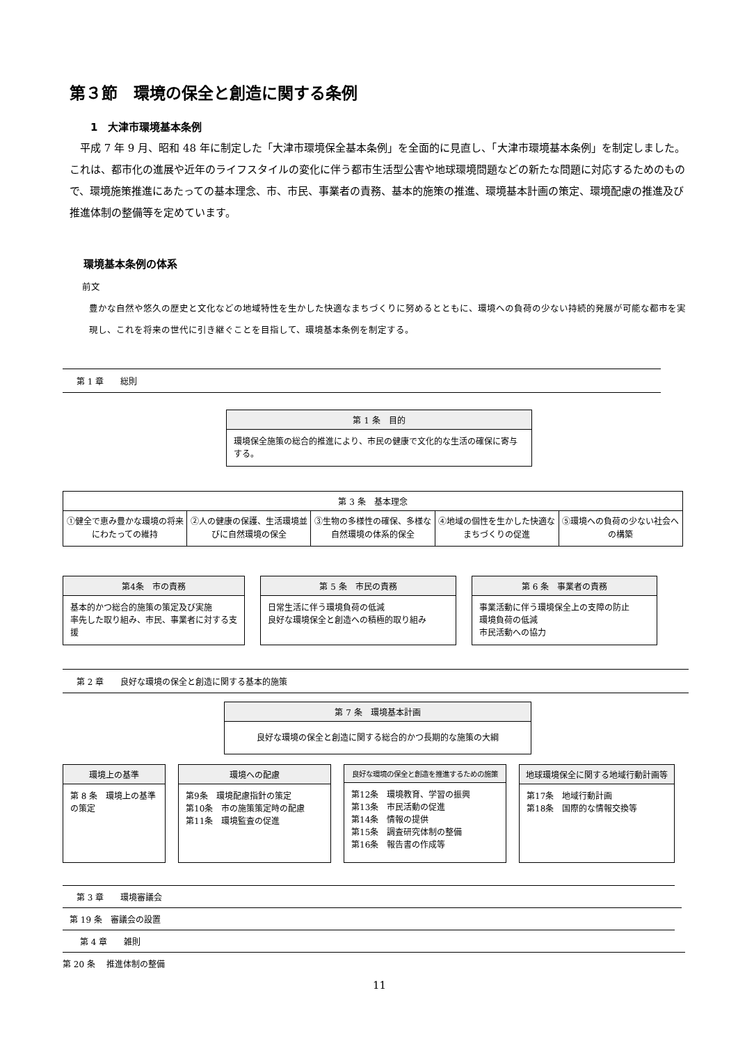第３節　環境の保全と創造に関する条例
1　大津市環境基本条例
平成 7 年 9 月、昭和 48 年に制定した「大津市環境保全基本条例」を全面的に見直し、「大津市環境基本条例」を制定しました。これは、都市化の進展や近年のライフスタイルの変化に伴う都市生活型公害や地球環境問題などの新たな問題に対応するためのもので、環境施策推進にあたっての基本理念、市、市民、事業者の責務、基本的施策の推進、環境基本計画の策定、環境配慮の推進及び推進体制の整備等を定めています。
環境基本条例の体系
前文
豊かな自然や悠久の歴史と文化などの地域特性を生かした快適なまちづくりに努めるとともに、環境への負荷の少ない持続的発展が可能な都市を実現し、これを将来の世代に引き継ぐことを目指して、環境基本条例を制定する。
第 1 章　　総則
第 1 条　目的
環境保全施策の総合的推進により、市民の健康で文化的な生活の確保に寄与する。
第 3 条　基本理念
①健全で恵み豊かな環境の将来にわたっての維持
②人の健康の保護、生活環境並びに自然環境の保全
③生物の多様性の確保、多様な自然環境の体系的保全
④地域の個性を生かした快適なまちづくりの促進
⑤環境への負荷の少ない社会への構築
第4条　市の責務
基本的かつ総合的施策の策定及び実施
率先した取り組み、市民、事業者に対する支援
第 5 条　市民の責務
日常生活に伴う環境負荷の低減
良好な環境保全と創造への積極的取り組み
第 6 条　事業者の責務
事業活動に伴う環境保全上の支障の防止
環境負荷の低減
市民活動への協力
第 2 章　　良好な環境の保全と創造に関する基本的施策
第 7 条　環境基本計画
良好な環境の保全と創造に関する総合的かつ長期的な施策の大綱
環境上の基準
第 8 条　環境上の基準の策定
環境への配慮
第9条　環境配慮指針の策定
第10条　市の施策策定時の配慮
第11条　環境監査の促進
良好な環境の保全と創造を推進するための施策
第12条　環境教育、学習の振興
第13条　市民活動の促進
第14条　情報の提供
第15条　調査研究体制の整備
第16条　報告書の作成等
地球環境保全に関する地域行動計画等
第17条　地域行動計画
第18条　国際的な情報交換等
第 3 章　　環境審議会
第 19 条　審議会の設置
第 4 章　　雑則
第 20 条　 推進体制の整備
11